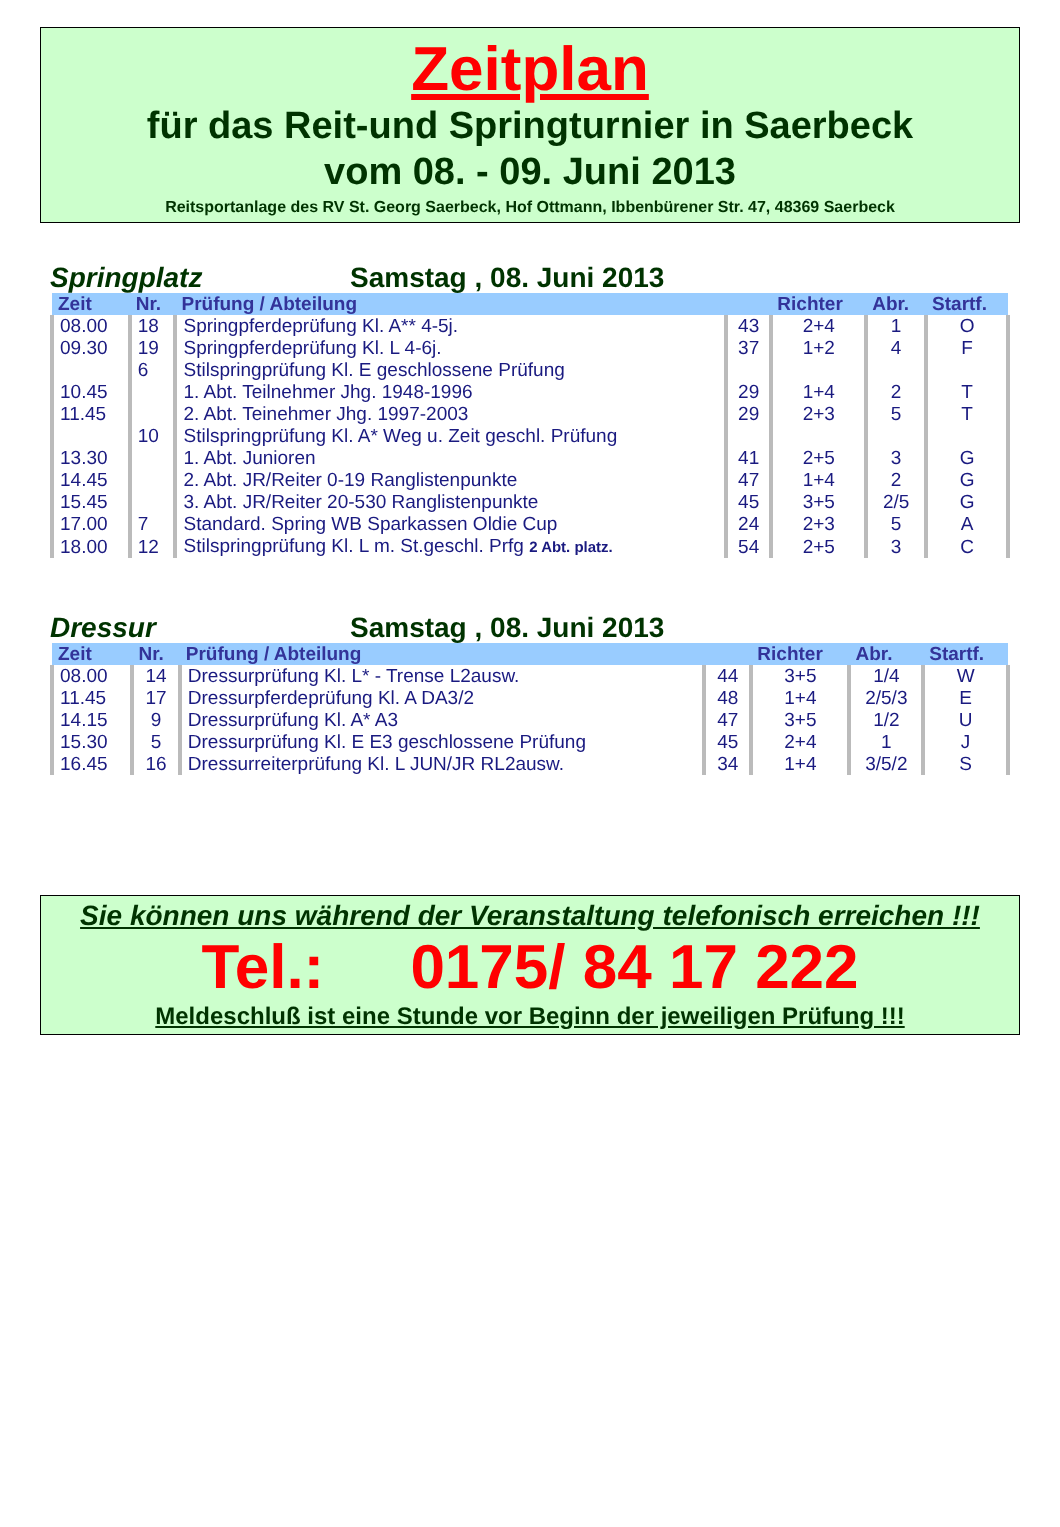Zeitplan
für das Reit-und Springturnier in Saerbeck
vom 08. - 09. Juni 2013
Reitsportanlage des RV St. Georg Saerbeck, Hof Ottmann, Ibbenbürener Str. 47, 48369 Saerbeck
Springplatz Samstag , 08. Juni 2013
| Zeit | Nr. | Prüfung / Abteilung | | Richter | Abr. | Startf. |
| --- | --- | --- | --- | --- | --- | --- |
| 08.00 | 18 | Springpferdeprüfung Kl. A** 4-5j. | 43 | 2+4 | 1 | O |
| 09.30 | 19 | Springpferdeprüfung Kl. L 4-6j. | 37 | 1+2 | 4 | F |
| | 6 | Stilspringprüfung Kl. E geschlossene Prüfung | | | | |
| 10.45 | | 1. Abt. Teilnehmer Jhg. 1948-1996 | 29 | 1+4 | 2 | T |
| 11.45 | | 2. Abt. Teinehmer Jhg. 1997-2003 | 29 | 2+3 | 5 | T |
| | 10 | Stilspringprüfung Kl. A* Weg u. Zeit geschl. Prüfung | | | | |
| 13.30 | | 1. Abt. Junioren | 41 | 2+5 | 3 | G |
| 14.45 | | 2. Abt. JR/Reiter 0-19 Ranglistenpunkte | 47 | 1+4 | 2 | G |
| 15.45 | | 3. Abt. JR/Reiter 20-530 Ranglistenpunkte | 45 | 3+5 | 2/5 | G |
| 17.00 | 7 | Standard. Spring WB Sparkassen Oldie Cup | 24 | 2+3 | 5 | A |
| 18.00 | 12 | Stilspringprüfung Kl. L m. St.geschl. Prfg 2 Abt. platz. | 54 | 2+5 | 3 | C |
Dressur Samstag , 08. Juni 2013
| Zeit | Nr. | Prüfung / Abteilung | | Richter | Abr. | Startf. |
| --- | --- | --- | --- | --- | --- | --- |
| 08.00 | 14 | Dressurprüfung Kl. L* - Trense L2ausw. | 44 | 3+5 | 1/4 | W |
| 11.45 | 17 | Dressurpferdeprüfung Kl. A DA3/2 | 48 | 1+4 | 2/5/3 | E |
| 14.15 | 9 | Dressurprüfung Kl. A* A3 | 47 | 3+5 | 1/2 | U |
| 15.30 | 5 | Dressurprüfung Kl. E E3 geschlossene Prüfung | 45 | 2+4 | 1 | J |
| 16.45 | 16 | Dressurreiterprüfung Kl. L JUN/JR RL2ausw. | 34 | 1+4 | 3/5/2 | S |
Sie können uns während der Veranstaltung telefonisch erreichen !!!
Tel.: 0175/ 84 17 222
Meldeschluß ist eine Stunde vor Beginn der jeweiligen Prüfung !!!